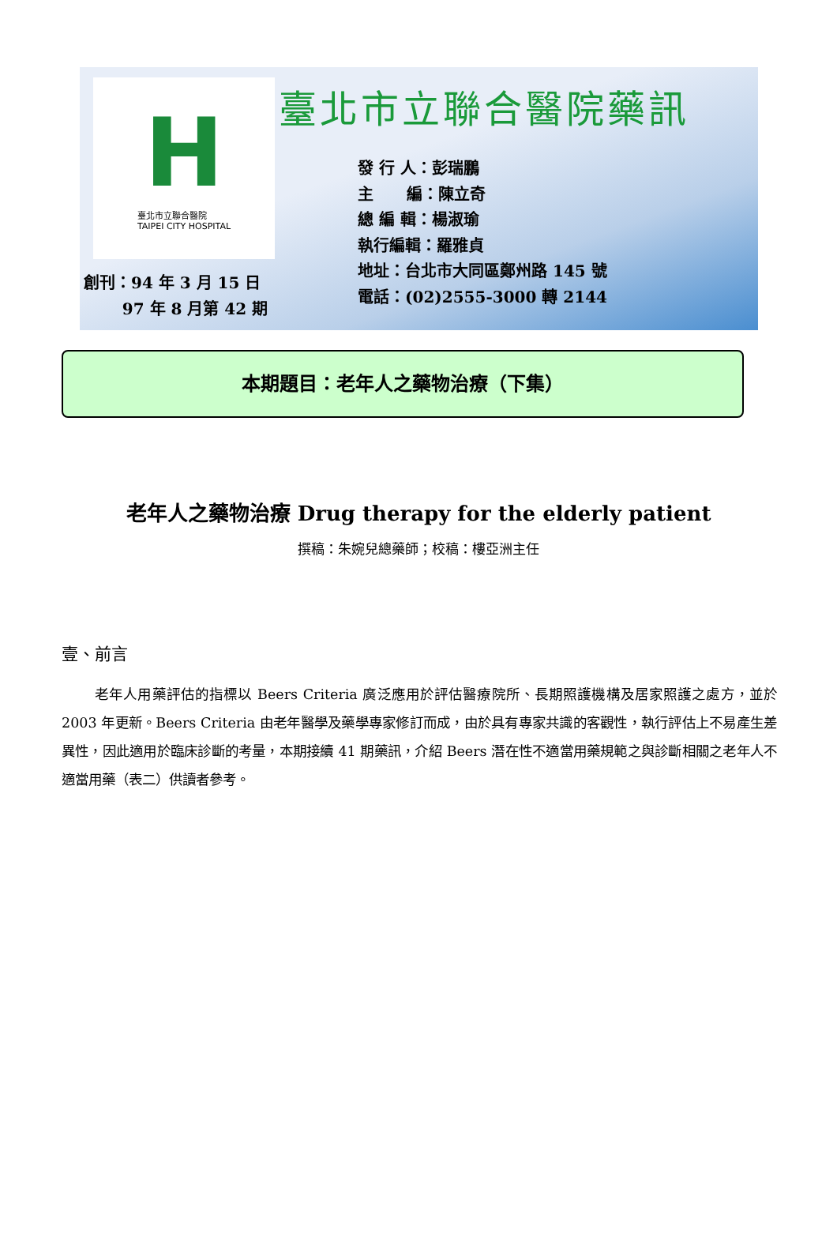H
臺北市立聯合醫院
TAIPEI CITY HOSPITAL
創刊：94 年 3 月 15 日
97 年 8 月第 42 期
臺北市立聯合醫院藥訊
發 行 人：彭瑞鵬
主 編：陳立奇
總 編 輯：楊淑瑜
執行編輯：羅雅貞
地址：台北市大同區鄭州路 145 號
電話：(02)2555-3000 轉 2144
本期題目：老年人之藥物治療（下集）
老年人之藥物治療 Drug therapy for the elderly patient
撰稿：朱婉兒總藥師；校稿：樓亞洲主任
壹、前言
老年人用藥評估的指標以 Beers Criteria 廣泛應用於評估醫療院所、長期照護機構及居家照護之處方，並於 2003 年更新。Beers Criteria 由老年醫學及藥學專家修訂而成，由於具有專家共識的客觀性，執行評估上不易產生差異性，因此適用於臨床診斷的考量，本期接續 41 期藥訊，介紹 Beers 潛在性不適當用藥規範之與診斷相關之老年人不適當用藥（表二）供讀者參考。